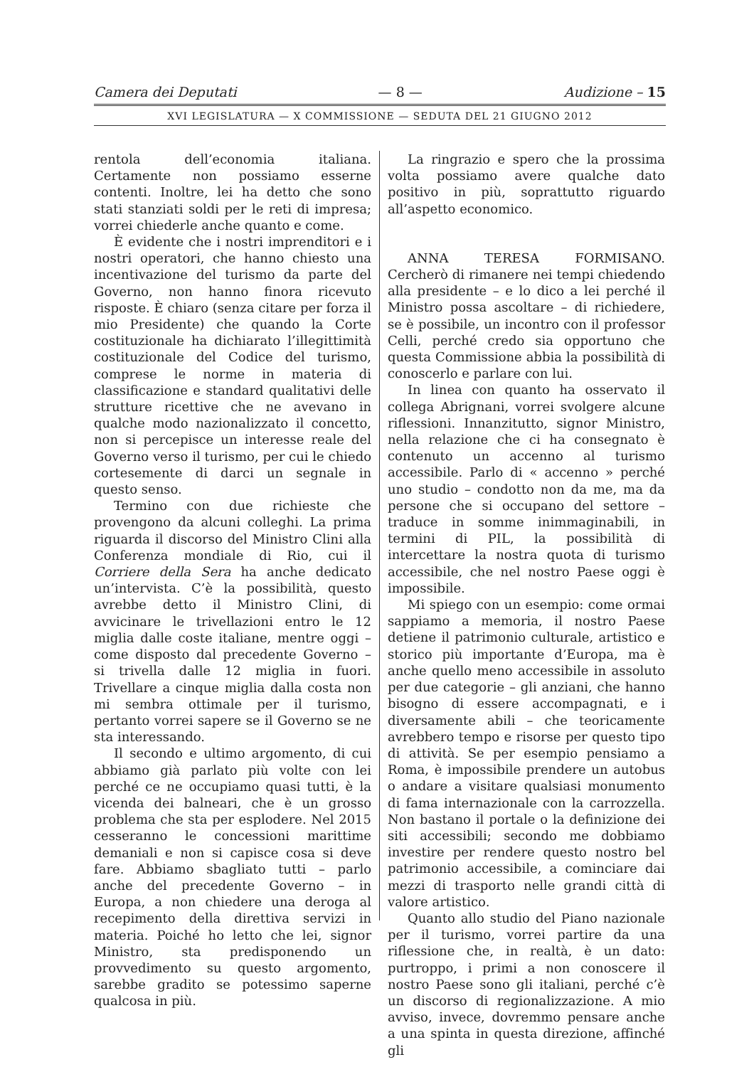Camera dei Deputati — 8 — Audizione – 15
XVI LEGISLATURA — X COMMISSIONE — SEDUTA DEL 21 GIUGNO 2012
rentola dell’economia italiana. Certamente non possiamo esserne contenti. Inoltre, lei ha detto che sono stati stanziati soldi per le reti di impresa; vorrei chiederle anche quanto e come.
È evidente che i nostri imprenditori e i nostri operatori, che hanno chiesto una incentivazione del turismo da parte del Governo, non hanno finora ricevuto risposte. È chiaro (senza citare per forza il mio Presidente) che quando la Corte costituzionale ha dichiarato l’illegittimità costituzionale del Codice del turismo, comprese le norme in materia di classificazione e standard qualitativi delle strutture ricettive che ne avevano in qualche modo nazionalizzato il concetto, non si percepisce un interesse reale del Governo verso il turismo, per cui le chiedo cortesemente di darci un segnale in questo senso.
Termino con due richieste che provengono da alcuni colleghi. La prima riguarda il discorso del Ministro Clini alla Conferenza mondiale di Rio, cui il Corriere della Sera ha anche dedicato un’intervista. C’è la possibilità, questo avrebbe detto il Ministro Clini, di avvicinare le trivellazioni entro le 12 miglia dalle coste italiane, mentre oggi – come disposto dal precedente Governo – si trivella dalle 12 miglia in fuori. Trivellare a cinque miglia dalla costa non mi sembra ottimale per il turismo, pertanto vorrei sapere se il Governo se ne sta interessando.
Il secondo e ultimo argomento, di cui abbiamo già parlato più volte con lei perché ce ne occupiamo quasi tutti, è la vicenda dei balneari, che è un grosso problema che sta per esplodere. Nel 2015 cesseranno le concessioni marittime demaniali e non si capisce cosa si deve fare. Abbiamo sbagliato tutti – parlo anche del precedente Governo – in Europa, a non chiedere una deroga al recepimento della direttiva servizi in materia. Poiché ho letto che lei, signor Ministro, sta predisponendo un provvedimento su questo argomento, sarebbe gradito se potessimo saperne qualcosa in più.
La ringrazio e spero che la prossima volta possiamo avere qualche dato positivo in più, soprattutto riguardo all’aspetto economico.
ANNA TERESA FORMISANO. Cercherò di rimanere nei tempi chiedendo alla presidente – e lo dico a lei perché il Ministro possa ascoltare – di richiedere, se è possibile, un incontro con il professor Celli, perché credo sia opportuno che questa Commissione abbia la possibilità di conoscerlo e parlare con lui.
In linea con quanto ha osservato il collega Abrignani, vorrei svolgere alcune riflessioni. Innanzitutto, signor Ministro, nella relazione che ci ha consegnato è contenuto un accenno al turismo accessibile. Parlo di « accenno » perché uno studio – condotto non da me, ma da persone che si occupano del settore – traduce in somme inimmaginabili, in termini di PIL, la possibilità di intercettare la nostra quota di turismo accessibile, che nel nostro Paese oggi è impossibile.
Mi spiego con un esempio: come ormai sappiamo a memoria, il nostro Paese detiene il patrimonio culturale, artistico e storico più importante d’Europa, ma è anche quello meno accessibile in assoluto per due categorie – gli anziani, che hanno bisogno di essere accompagnati, e i diversamente abili – che teoricamente avrebbero tempo e risorse per questo tipo di attività. Se per esempio pensiamo a Roma, è impossibile prendere un autobus o andare a visitare qualsiasi monumento di fama internazionale con la carrozzella. Non bastano il portale o la definizione dei siti accessibili; secondo me dobbiamo investire per rendere questo nostro bel patrimonio accessibile, a cominciare dai mezzi di trasporto nelle grandi città di valore artistico.
Quanto allo studio del Piano nazionale per il turismo, vorrei partire da una riflessione che, in realtà, è un dato: purtroppo, i primi a non conoscere il nostro Paese sono gli italiani, perché c’è un discorso di regionalizzazione. A mio avviso, invece, dovremmo pensare anche a una spinta in questa direzione, affinché gli